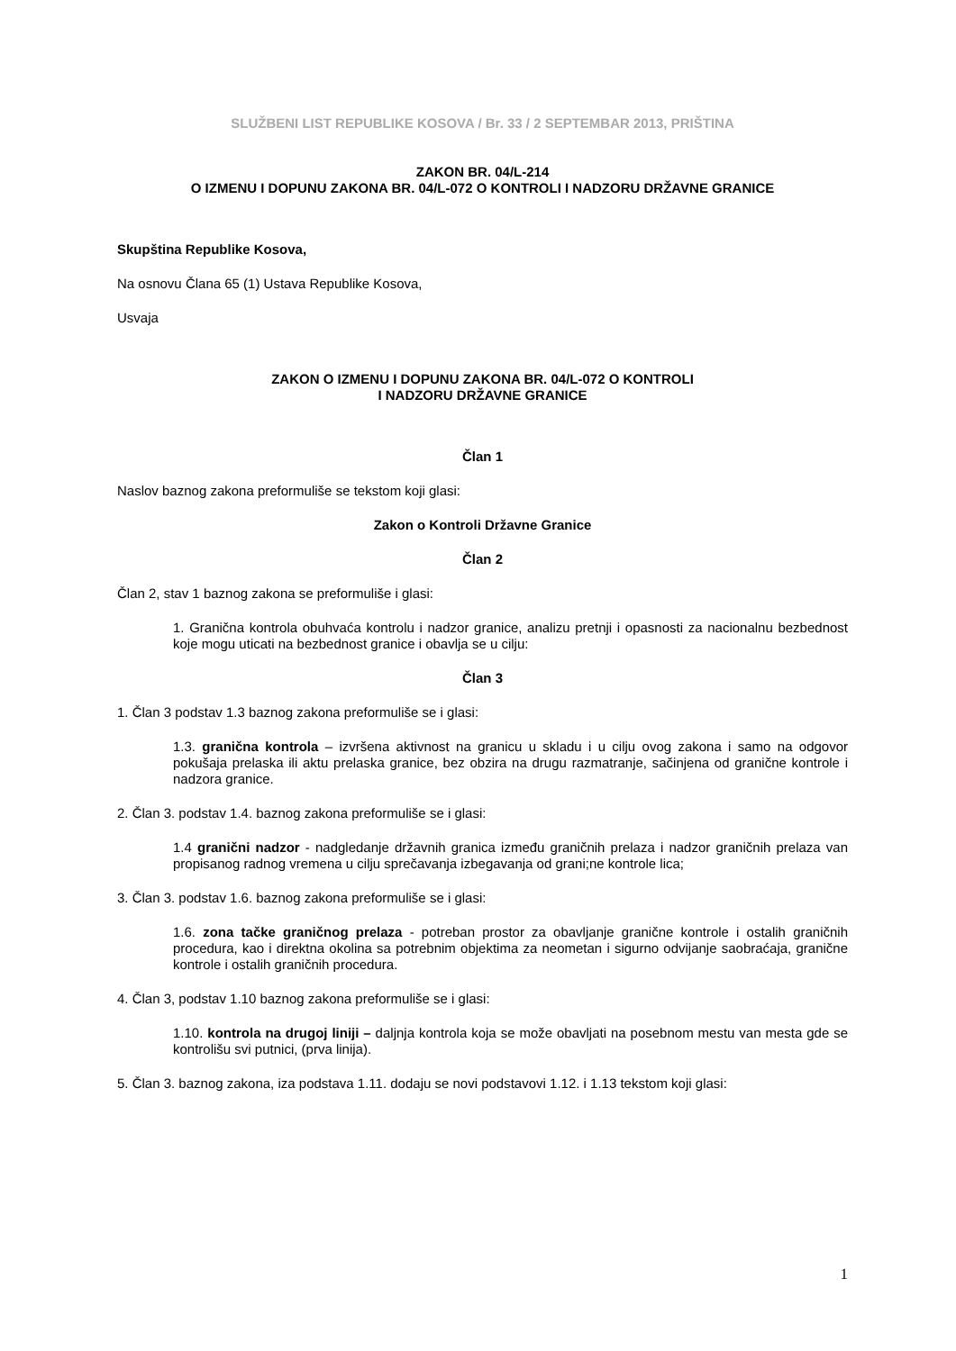SLUŽBENI LIST REPUBLIKE KOSOVA / Br. 33 / 2 SEPTEMBAR 2013, PRIŠTINA
ZAKON BR. 04/L-214
O IZMENU I DOPUNU ZAKONA BR. 04/L-072 O KONTROLI I NADZORU DRŽAVNE GRANICE
Skupština Republike Kosova,
Na osnovu Člana 65 (1) Ustava Republike Kosova,
Usvaja
ZAKON O IZMENU I DOPUNU ZAKONA BR. 04/L-072 O KONTROLI
I NADZORU DRŽAVNE GRANICE
Član 1
Naslov baznog zakona preformuliše se tekstom koji glasi:
Zakon o Kontroli Državne Granice
Član 2
Član 2, stav 1 baznog zakona se preformuliše i glasi:
1. Granična kontrola obuhvaća kontrolu i nadzor granice, analizu pretnji i opasnosti za nacionalnu bezbednost koje mogu uticati na bezbednost granice i obavlja se u cilju:
Član 3
1. Član 3 podstav 1.3 baznog zakona preformuliše se i glasi:
1.3. granična kontrola – izvršena aktivnost na granicu u skladu i u cilju ovog zakona i samo na odgovor pokušaja prelaska ili aktu prelaska granice, bez obzira na drugu razmatranje, sačinjena od granične kontrole i nadzora granice.
2. Član 3. podstav 1.4. baznog zakona preformuliše se i glasi:
1.4 granični nadzor - nadgledanje državnih granica između graničnih prelaza i nadzor graničnih prelaza van propisanog radnog vremena u cilju sprečavanja izbegavanja od grani;ne kontrole lica;
3. Član 3. podstav 1.6. baznog zakona preformuliše se i glasi:
1.6. zona tačke graničnog prelaza - potreban prostor za obavljanje granične kontrole i ostalih graničnih procedura, kao i direktna okolina sa potrebnim objektima za neometan i sigurno odvijanje saobraćaja, granične kontrole i ostalih graničnih procedura.
4. Član 3, podstav 1.10 baznog zakona preformuliše se i glasi:
1.10. kontrola na drugoj liniji – daljnja kontrola koja se može obavljati na posebnom mestu van mesta gde se kontrolišu svi putnici, (prva linija).
5. Član 3. baznog zakona, iza podstava 1.11. dodaju se novi podstavovi 1.12. i 1.13 tekstom koji glasi:
1